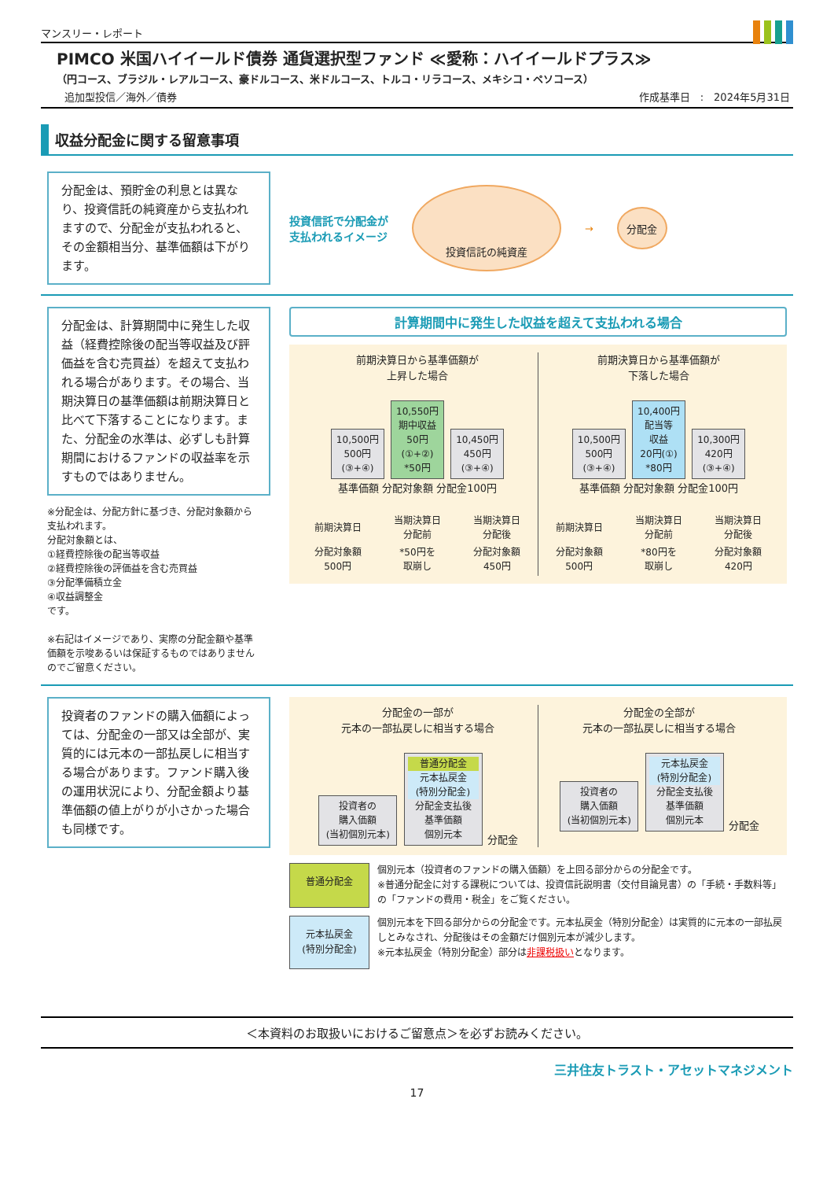マンスリー・レポート
PIMCO 米国ハイイールド債券 通貨選択型ファンド ≪愛称：ハイイールドプラス≫
（円コース、ブラジル・レアルコース、豪ドルコース、米ドルコース、トルコ・リラコース、メキシコ・ペソコース）
追加型投信／海外／債券 作成基準日　:　2024年5月31日
収益分配金に関する留意事項
分配金は、預貯金の利息とは異なり、投資信託の純資産から支払われますので、分配金が支払われると、その金額相当分、基準価額は下がります。
投資信託で分配金が
支払われるイメージ
投資信託の純資産
→
分配金
分配金は、計算期間中に発生した収益（経費控除後の配当等収益及び評価益を含む売買益）を超えて支払われる場合があります。その場合、当期決算日の基準価額は前期決算日と比べて下落することになります。また、分配金の水準は、必ずしも計算期間におけるファンドの収益率を示すものではありません。
※分配金は、分配方針に基づき、分配対象額から支払われます。
分配対象額とは、
①経費控除後の配当等収益
②経費控除後の評価益を含む売買益
③分配準備積立金
④収益調整金
です。
※右記はイメージであり、実際の分配金額や基準価額を示唆あるいは保証するものではありませんのでご留意ください。
計算期間中に発生した収益を超えて支払われる場合
前期決算日から基準価額が
上昇した場合
10,500円
500円
(③+④) 10,550円
期中収益
50円
(①+②)
*50円 10,450円
450円
(③+④)
基準価額 分配対象額 分配金100円
| 前期決算日 | 当期決算日 分配前 | 当期決算日 分配後 |
| 分配対象額 500円 | *50円を 取崩し | 分配対象額 450円 |
前期決算日から基準価額が
下落した場合
10,500円
500円
(③+④) 10,400円
配当等
収益
20円(①)
*80円 10,300円
420円
(③+④)
基準価額 分配対象額 分配金100円
| 前期決算日 | 当期決算日 分配前 | 当期決算日 分配後 |
| 分配対象額 500円 | *80円を 取崩し | 分配対象額 420円 |
投資者のファンドの購入価額によっては、分配金の一部又は全部が、実質的には元本の一部払戻しに相当する場合があります。ファンド購入後の運用状況により、分配金額より基準価額の値上がりが小さかった場合も同様です。
分配金の一部が
元本の一部払戻しに相当する場合
投資者の
購入価額
(当初個別元本) 普通分配金 元本払戻金
(特別分配金) 分配金支払後
基準価額
個別元本 分配金
分配金の全部が
元本の一部払戻しに相当する場合
投資者の
購入価額
(当初個別元本) 元本払戻金
(特別分配金) 分配金支払後
基準価額
個別元本 分配金
普通分配金
個別元本（投資者のファンドの購入価額）を上回る部分からの分配金です。
※普通分配金に対する課税については、投資信託説明書（交付目論見書）の「手続・手数料等」の「ファンドの費用・税金」をご覧ください。
元本払戻金
(特別分配金)
個別元本を下回る部分からの分配金です。元本払戻金（特別分配金）は実質的に元本の一部払戻しとみなされ、分配後はその金額だけ個別元本が減少します。
※元本払戻金（特別分配金）部分は非課税扱いとなります。
＜本資料のお取扱いにおけるご留意点＞を必ずお読みください。
三井住友トラスト・アセットマネジメント
17